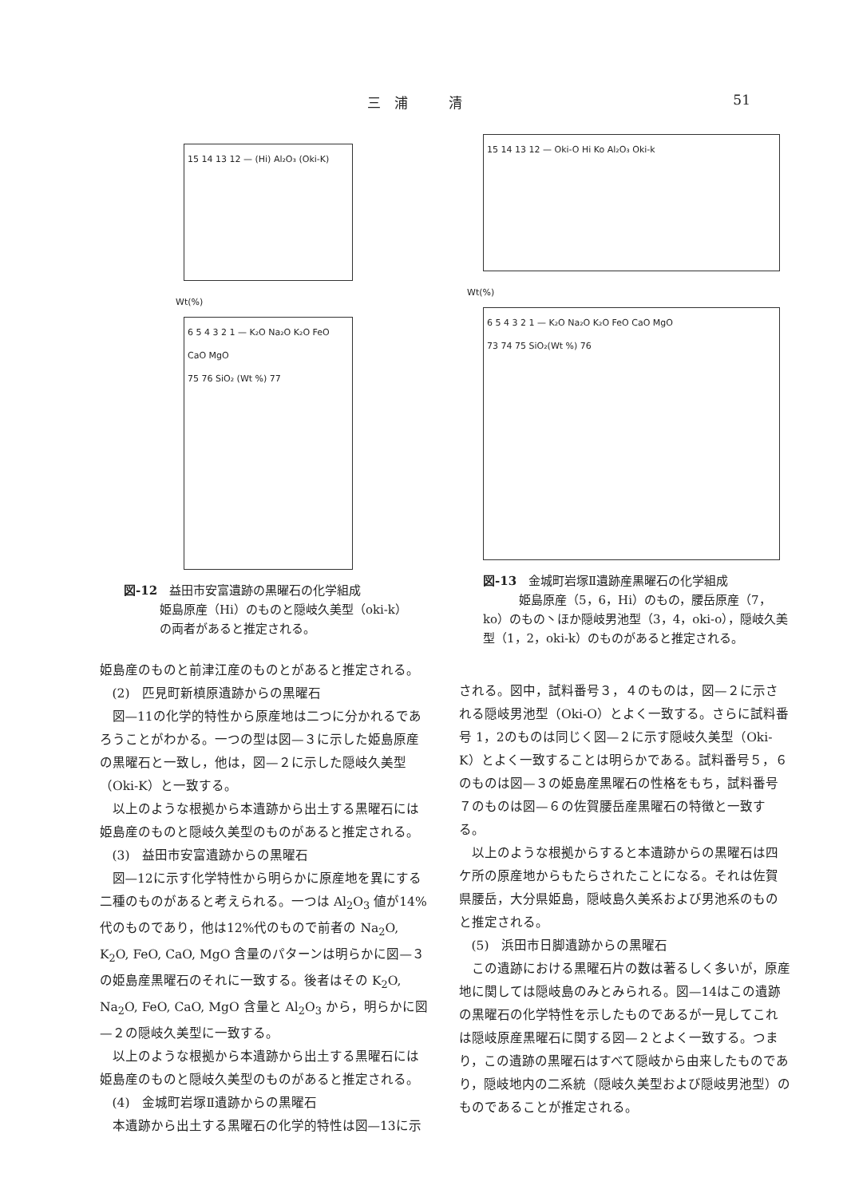三　浦　　　清 51
15 14 13 12 — (Hi) Al₂O₃ (Oki-K)
Wt(%)
6 5 4 3 2 1 — K₂O Na₂O K₂O FeO CaO MgO
75 76 SiO₂ (Wt %) 77
図-12　益田市安富遺跡の黒曜石の化学組成
　　　姫島原産（Hi）のものと隠岐久美型（oki-k）
　　　の両者があると推定される。
姫島産のものと前津江産のものとがあると推定される。
(2)　匹見町新槙原遺跡からの黒曜石
図—11の化学的特性から原産地は二つに分かれるであろうことがわかる。一つの型は図—３に示した姫島原産の黒曜石と一致し，他は，図—２に示した隠岐久美型（Oki-K）と一致する。
以上のような根拠から本遺跡から出土する黒曜石には姫島産のものと隠岐久美型のものがあると推定される。
(3)　益田市安富遺跡からの黒曜石
図—12に示す化学特性から明らかに原産地を異にする二種のものがあると考えられる。一つは Al<sub>2</sub>O<sub>3</sub> 値が14%代のものであり，他は12%代のもので前者の Na<sub>2</sub>O, K<sub>2</sub>O, FeO, CaO, MgO 含量のパターンは明らかに図—３の姫島産黒曜石のそれに一致する。後者はその K<sub>2</sub>O, Na<sub>2</sub>O, FeO, CaO, MgO 含量と Al<sub>2</sub>O<sub>3</sub> から，明らかに図—２の隠岐久美型に一致する。
以上のような根拠から本遺跡から出土する黒曜石には姫島産のものと隠岐久美型のものがあると推定される。
(4)　金城町岩塚Ⅱ遺跡からの黒曜石
本遺跡から出土する黒曜石の化学的特性は図—13に示
15 14 13 12 — Oki-O Hi Ko Al₂O₃ Oki-k
Wt(%)
6 5 4 3 2 1 — K₂O Na₂O K₂O FeO CaO MgO
73 74 75 SiO₂(Wt %) 76
図-13　金城町岩塚Ⅱ遺跡産黒曜石の化学組成
　　　姫島原産（5，6，Hi）のもの，腰岳原産（7，ko）のもの丶ほか隠岐男池型（3，4，oki-o），隠岐久美型（1，2，oki-k）のものがあると推定される。
される。図中，試料番号３，４のものは，図—２に示される隠岐男池型（Oki-O）とよく一致する。さらに試料番号 1，2のものは同じく図—２に示す隠岐久美型（Oki-K）とよく一致することは明らかである。試料番号５，６のものは図—３の姫島産黒曜石の性格をもち，試料番号７のものは図—６の佐賀腰岳産黒曜石の特徴と一致する。
以上のような根拠からすると本遺跡からの黒曜石は四ケ所の原産地からもたらされたことになる。それは佐賀県腰岳，大分県姫島，隠岐島久美系および男池系のものと推定される。
(5)　浜田市日脚遺跡からの黒曜石
この遺跡における黒曜石片の数は著るしく多いが，原産地に関しては隠岐島のみとみられる。図—14はこの遺跡の黒曜石の化学特性を示したものであるが一見してこれは隠岐原産黒曜石に関する図—２とよく一致する。つまり，この遺跡の黒曜石はすべて隠岐から由来したものであり，隠岐地内の二系統（隠岐久美型および隠岐男池型）のものであることが推定される。